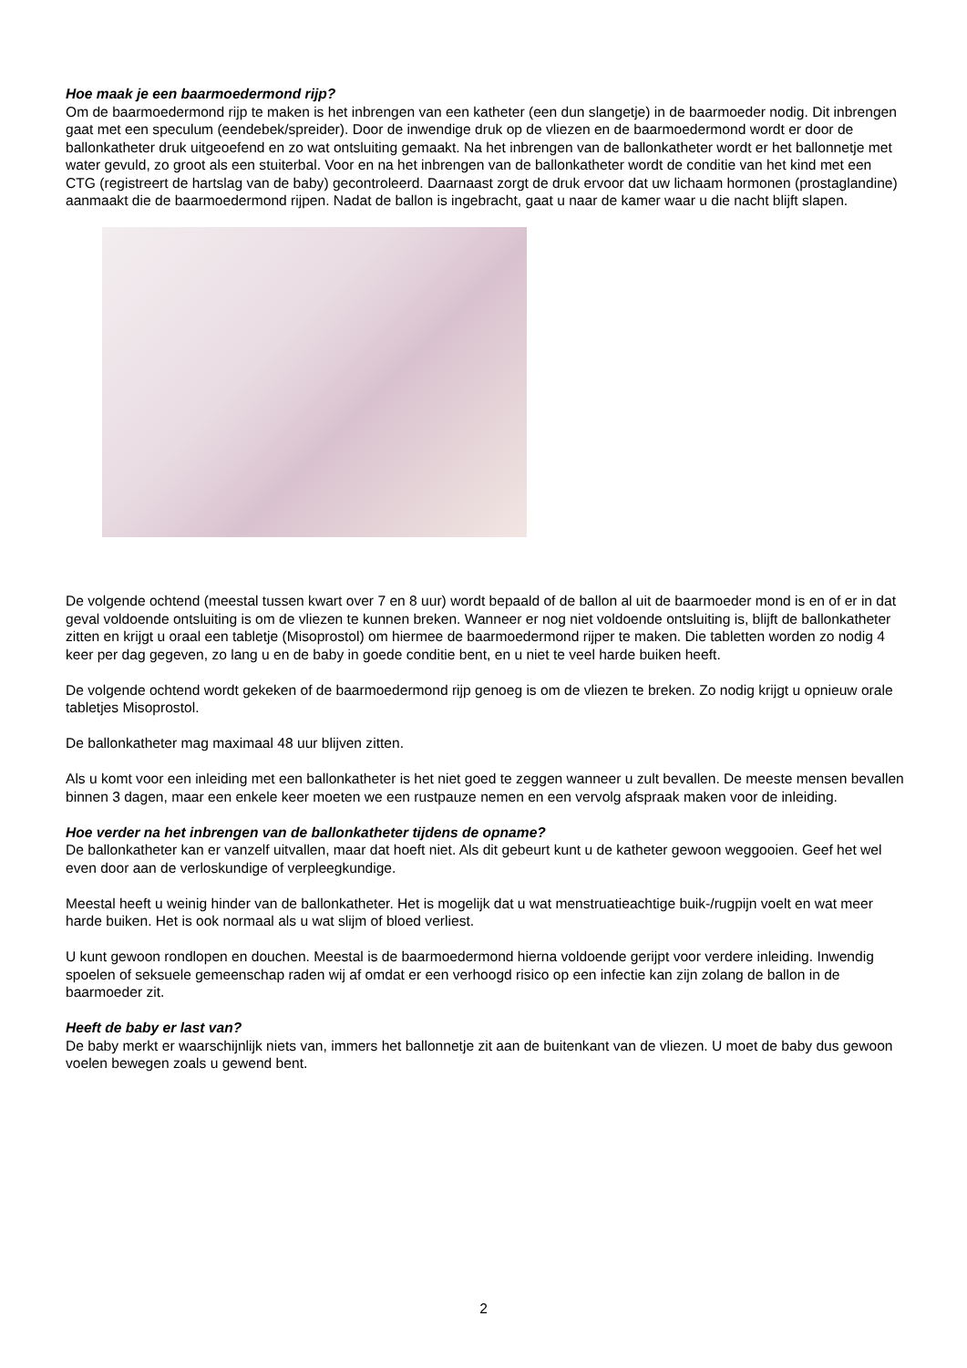Hoe maak je een baarmoedermond rijp?
Om de baarmoedermond rijp te maken is het inbrengen van een katheter (een dun slangetje) in de baarmoeder nodig. Dit inbrengen gaat met een speculum (eendebek/spreider). Door de inwendige druk op de vliezen en de baarmoedermond wordt er door de ballonkatheter druk uitgeoefend en zo wat ontsluiting gemaakt. Na het inbrengen van de ballonkatheter wordt er het ballonnetje met water gevuld, zo groot als een stuiterbal. Voor en na het inbrengen van de ballonkatheter wordt de conditie van het kind met een CTG (registreert de hartslag van de baby) gecontroleerd. Daarnaast zorgt de druk ervoor dat uw lichaam hormonen (prostaglandine) aanmaakt die de baarmoedermond rijpen. Nadat de ballon is ingebracht, gaat u naar de kamer waar u die nacht blijft slapen.
De volgende ochtend (meestal tussen kwart over 7 en 8 uur) wordt bepaald of de ballon al uit de baarmoeder mond is en of er in dat geval voldoende ontsluiting is om de vliezen te kunnen breken. Wanneer er nog niet voldoende ontsluiting is, blijft de ballonkatheter zitten en krijgt u oraal een tabletje (Misoprostol) om hiermee de baarmoedermond rijper te maken. Die tabletten worden zo nodig 4 keer per dag gegeven, zo lang u en de baby in goede conditie bent, en u niet te veel harde buiken heeft.
De volgende ochtend wordt gekeken of de baarmoedermond rijp genoeg is om de vliezen te breken. Zo nodig krijgt u opnieuw orale tabletjes Misoprostol.
De ballonkatheter mag maximaal 48 uur blijven zitten.
Als u komt voor een inleiding met een ballonkatheter is het niet goed te zeggen wanneer u zult bevallen. De meeste mensen bevallen binnen 3 dagen, maar een enkele keer moeten we een rustpauze nemen en een vervolg afspraak maken voor de inleiding.
Hoe verder na het inbrengen van de ballonkatheter tijdens de opname?
De ballonkatheter kan er vanzelf uitvallen, maar dat hoeft niet. Als dit gebeurt kunt u de katheter gewoon weggooien. Geef het wel even door aan de verloskundige of verpleegkundige.
Meestal heeft u weinig hinder van de ballonkatheter. Het is mogelijk dat u wat menstruatieachtige buik-/rugpijn voelt en wat meer harde buiken. Het is ook normaal als u wat slijm of bloed verliest.
U kunt gewoon rondlopen en douchen. Meestal is de baarmoedermond hierna voldoende gerijpt voor verdere inleiding. Inwendig spoelen of seksuele gemeenschap raden wij af omdat er een verhoogd risico op een infectie kan zijn zolang de ballon in de baarmoeder zit.
Heeft de baby er last van?
De baby merkt er waarschijnlijk niets van, immers het ballonnetje zit aan de buitenkant van de vliezen. U moet de baby dus gewoon voelen bewegen zoals u gewend bent.
2